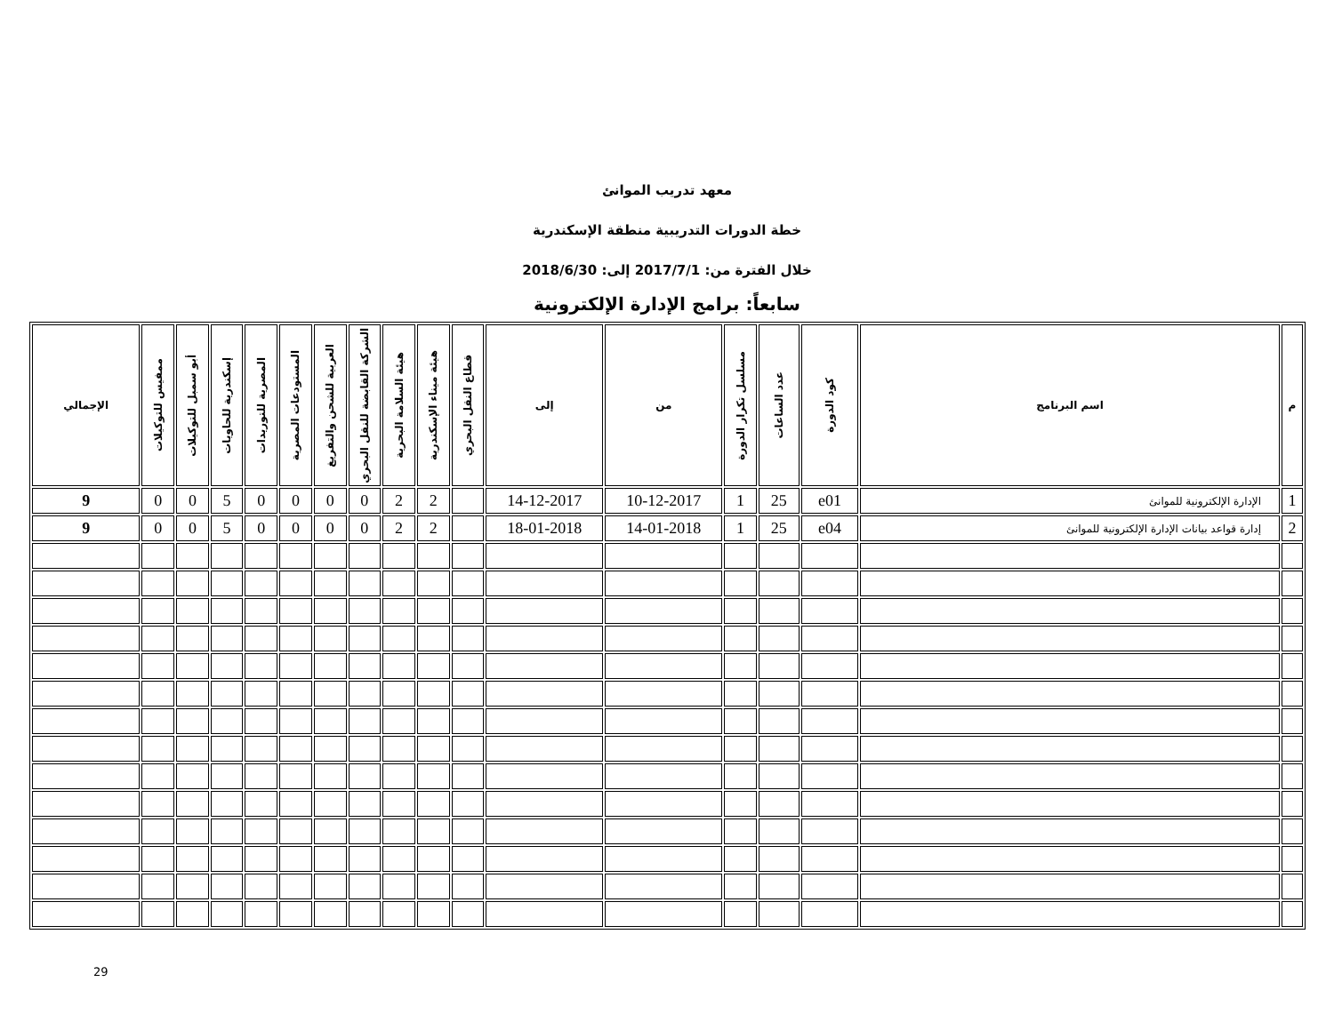معهد تدريب الموانئ
خطة الدورات التدريبية منطقة الإسكندرية
خلال الفترة من: 2017/7/1 إلى: 2018/6/30
سابعاً: برامج الإدارة الإلكترونية
| م | اسم البرنامج | كود الدورة | عدد الساعات | مسلسل تكرار الدورة | من | إلى | قطاع النقل البحري | هيئة ميناء الإسكندرية | هيئة السلامة البحرية | الشركة القابضة للنقل البحري | العربية للشحن والتفريغ | المستودعات المصرية | المصرية للتوريدات | إسكندرية للحاويات | أبو سمبل للتوكيلات | ممفيس للتوكيلات | الإجمالي |
| --- | --- | --- | --- | --- | --- | --- | --- | --- | --- | --- | --- | --- | --- | --- | --- | --- | --- |
| 1 | الإدارة الإلكترونية للموانئ | e01 | 25 | 1 | 10-12-2017 | 14-12-2017 | | 2 | 2 | 0 | 0 | 0 | 0 | 5 | 0 | 0 | 9 |
| 2 | إدارة قواعد بيانات الإدارة الإلكترونية للموانئ | e04 | 25 | 1 | 14-01-2018 | 18-01-2018 | | 2 | 2 | 0 | 0 | 0 | 0 | 5 | 0 | 0 | 9 |
29